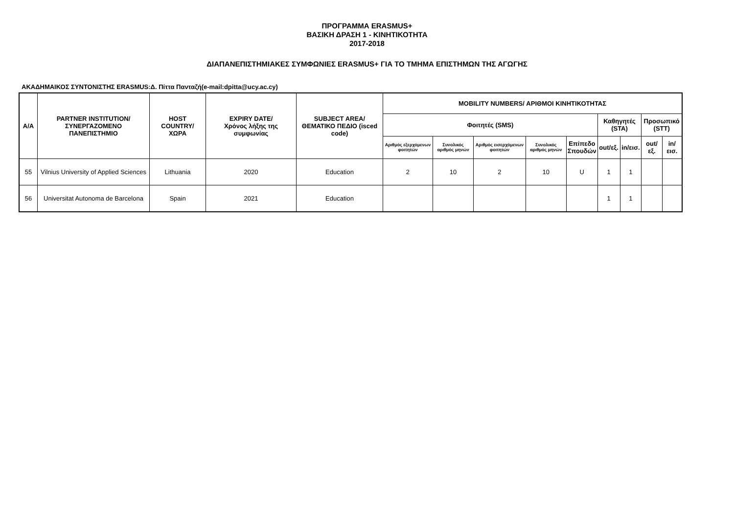ΠΡΟΓΡΑΜΜΑ ERASMUS+
ΒΑΣΙΚΗ ΔΡΑΣΗ 1 - ΚΙΝΗΤΙΚΟΤΗΤΑ
2017-2018
ΔΙΑΠΑΝΕΠΙΣΤΗΜΙΑΚΕΣ ΣΥΜΦΩΝΙΕΣ ERASMUS+ ΓΙΑ ΤΟ ΤΜΗΜΑ ΕΠΙΣΤΗΜΩΝ ΤΗΣ ΑΓΩΓΗΣ
ΑΚΑΔΗΜΑΙΚΟΣ ΣΥΝΤΟΝΙΣΤΗΣ ERASMUS:Δ. Πίττα Πανταζή(e-mail:dpitta@ucy.ac.cy)
| Α/Α | PARTNER INSTITUTION/ ΣΥΝΕΡΓΑΖΟΜΕΝΟ ΠΑΝΕΠΙΣΤΗΜΙΟ | HOST COUNTRY/ ΧΩΡΑ | EXPIRY DATE/ Χρόνος λήξης της συμφωνίας | SUBJECT AREA/ ΘΕΜΑΤΙΚΟ ΠΕΔΙΟ (isced code) | MOBILITY NUMBERS/ ΑΡΙΘΜΟΙ ΚΙΝΗΤΙΚΟΤΗΤΑΣ | | | | | | | | |
| --- | --- | --- | --- | --- | --- | --- | --- | --- | --- | --- | --- | --- | --- |
| | | | | | Φοιτητές (SMS) | | | | | Καθηγητές (STA) | | Προσωπικό (STT) | |
| | | | | | Αριθμός εξερχόμενων φοιτητών | Συνολικός αριθμός μηνών | Αριθμός εισερχόμενων φοιτητών | Συνολικός αριθμός μηνών | Επίπεδο Σπουδών | out/εξ. | in/εισ. | out/εξ. | in/εισ. |
| 55 | Vilnius University of Applied Sciences | Lithuania | 2020 | Education | 2 | 10 | 2 | 10 | U | 1 | 1 | | |
| 56 | Universitat Autonoma de Barcelona | Spain | 2021 | Education | | | | | | 1 | 1 | | |